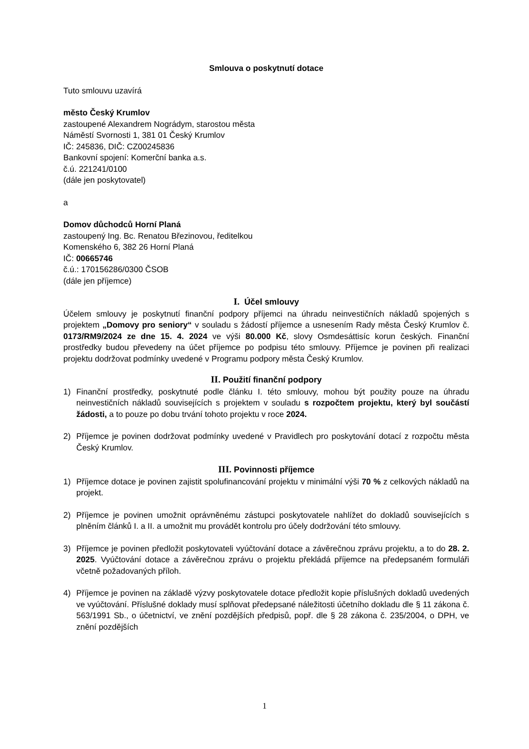Smlouva o poskytnutí dotace
Tuto smlouvu uzavírá
město Český Krumlov
zastoupené Alexandrem Nográdym, starostou města
Náměstí Svornosti 1, 381 01 Český Krumlov
IČ: 245836, DIČ: CZ00245836
Bankovní spojení: Komerční banka a.s.
č.ú. 221241/0100
(dále jen poskytovatel)
a
Domov důchodců Horní Planá
zastoupený Ing. Bc. Renatou Březinovou, ředitelkou
Komenského 6, 382 26 Horní Planá
IČ: 00665746
č.ú.: 170156286/0300 ČSOB
(dále jen příjemce)
I. Účel smlouvy
Účelem smlouvy je poskytnutí finanční podpory příjemci na úhradu neinvestičních nákladů spojených s projektem „Domovy pro seniory“ v souladu s žádostí příjemce a usnesením Rady města Český Krumlov č. 0173/RM9/2024 ze dne 15. 4. 2024 ve výši 80.000 Kč, slovy Osmdesáttisíc korun českých. Finanční prostředky budou převedeny na účet příjemce po podpisu této smlouvy. Příjemce je povinen při realizaci projektu dodržovat podmínky uvedené v Programu podpory města Český Krumlov.
II. Použití finanční podpory
1) Finanční prostředky, poskytnuté podle článku I. této smlouvy, mohou být použity pouze na úhradu neinvestičních nákladů souvisejících s projektem v souladu s rozpočtem projektu, který byl součástí žádosti, a to pouze po dobu trvání tohoto projektu v roce 2024.
2) Příjemce je povinen dodržovat podmínky uvedené v Pravidlech pro poskytování dotací z rozpočtu města Český Krumlov.
III. Povinnosti příjemce
1) Příjemce dotace je povinen zajistit spolufinancování projektu v minimální výši 70 % z celkových nákladů na projekt.
2) Příjemce je povinen umožnit oprávněnému zástupci poskytovatele nahlížet do dokladů souvisejících s plněním článků I. a II. a umožnit mu provádět kontrolu pro účely dodržování této smlouvy.
3) Příjemce je povinen předložit poskytovateli vyúčtování dotace a závěrečnou zprávu projektu, a to do 28. 2. 2025. Vyúčtování dotace a závěrečnou zprávu o projektu překládá příjemce na předepsaném formuláři včetně požadovaných příloh.
4) Příjemce je povinen na základě výzvy poskytovatele dotace předložit kopie příslušných dokladů uvedených ve vyúčtování. Příslušné doklady musí splňovat předepsané náležitosti účetního dokladu dle § 11 zákona č. 563/1991 Sb., o účetnictví, ve znění pozdějších předpisů, popř. dle § 28 zákona č. 235/2004, o DPH, ve znění pozdějších
1